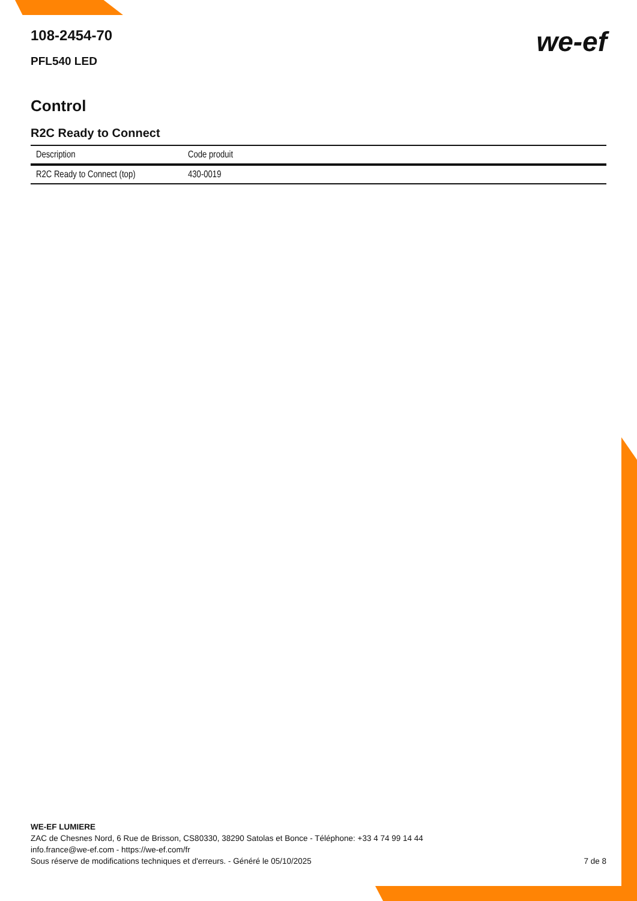we-ef
108-2454-70
PFL540 LED
Control
R2C Ready to Connect
| Description | Code produit |
| --- | --- |
| R2C Ready to Connect (top) | 430-0019 |
WE-EF LUMIERE
ZAC de Chesnes Nord, 6 Rue de Brisson, CS80330, 38290 Satolas et Bonce - Téléphone: +33 4 74 99 14 44
info.france@we-ef.com - https://we-ef.com/fr
7 de 8 Sous réserve de modifications techniques et d'erreurs. - Généré le 05/10/2025